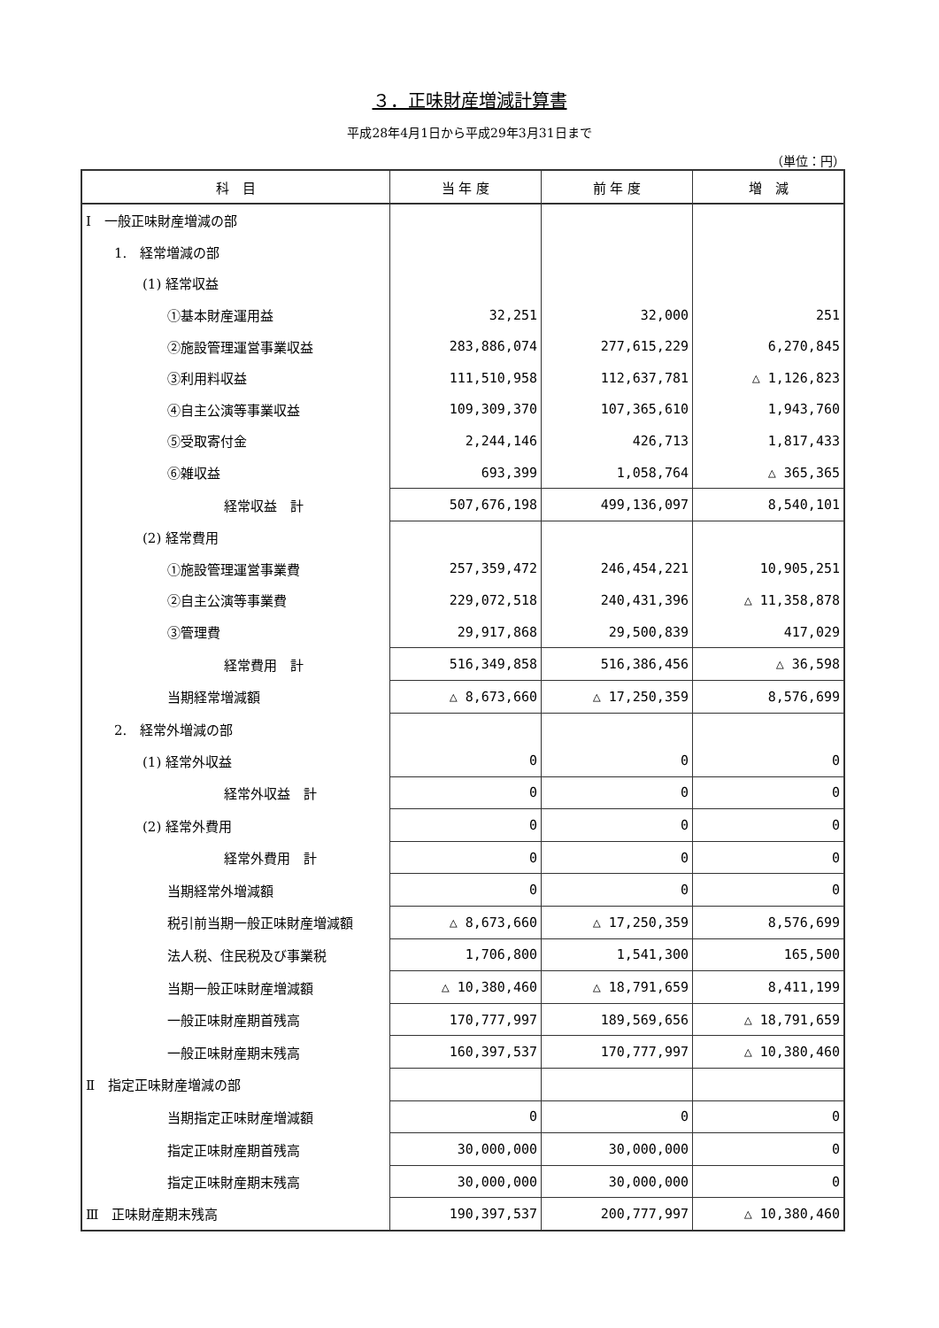３．正味財産増減計算書
平成28年4月1日から平成29年3月31日まで
（単位：円）
| 科 目 | 当 年 度 | 前 年 度 | 増 減 |
| --- | --- | --- | --- |
| Ⅰ 一般正味財産増減の部 | | | |
| 1. 経常増減の部 | | | |
| (1) 経常収益 | | | |
| ①基本財産運用益 | 32,251 | 32,000 | 251 |
| ②施設管理運営事業収益 | 283,886,074 | 277,615,229 | 6,270,845 |
| ③利用料収益 | 111,510,958 | 112,637,781 | △ 1,126,823 |
| ④自主公演等事業収益 | 109,309,370 | 107,365,610 | 1,943,760 |
| ⑤受取寄付金 | 2,244,146 | 426,713 | 1,817,433 |
| ⑥雑収益 | 693,399 | 1,058,764 | △ 365,365 |
| 経常収益 計 | 507,676,198 | 499,136,097 | 8,540,101 |
| (2) 経常費用 | | | |
| ①施設管理運営事業費 | 257,359,472 | 246,454,221 | 10,905,251 |
| ②自主公演等事業費 | 229,072,518 | 240,431,396 | △ 11,358,878 |
| ③管理費 | 29,917,868 | 29,500,839 | 417,029 |
| 経常費用 計 | 516,349,858 | 516,386,456 | △ 36,598 |
| 当期経常増減額 | △ 8,673,660 | △ 17,250,359 | 8,576,699 |
| 2. 経常外増減の部 | | | |
| (1) 経常外収益 | 0 | 0 | 0 |
| 経常外収益 計 | 0 | 0 | 0 |
| (2) 経常外費用 | 0 | 0 | 0 |
| 経常外費用 計 | 0 | 0 | 0 |
| 当期経常外増減額 | 0 | 0 | 0 |
| 税引前当期一般正味財産増減額 | △ 8,673,660 | △ 17,250,359 | 8,576,699 |
| 法人税、住民税及び事業税 | 1,706,800 | 1,541,300 | 165,500 |
| 当期一般正味財産増減額 | △ 10,380,460 | △ 18,791,659 | 8,411,199 |
| 一般正味財産期首残高 | 170,777,997 | 189,569,656 | △ 18,791,659 |
| 一般正味財産期末残高 | 160,397,537 | 170,777,997 | △ 10,380,460 |
| Ⅱ 指定正味財産増減の部 | | | |
| 当期指定正味財産増減額 | 0 | 0 | 0 |
| 指定正味財産期首残高 | 30,000,000 | 30,000,000 | 0 |
| 指定正味財産期末残高 | 30,000,000 | 30,000,000 | 0 |
| Ⅲ 正味財産期末残高 | 190,397,537 | 200,777,997 | △ 10,380,460 |